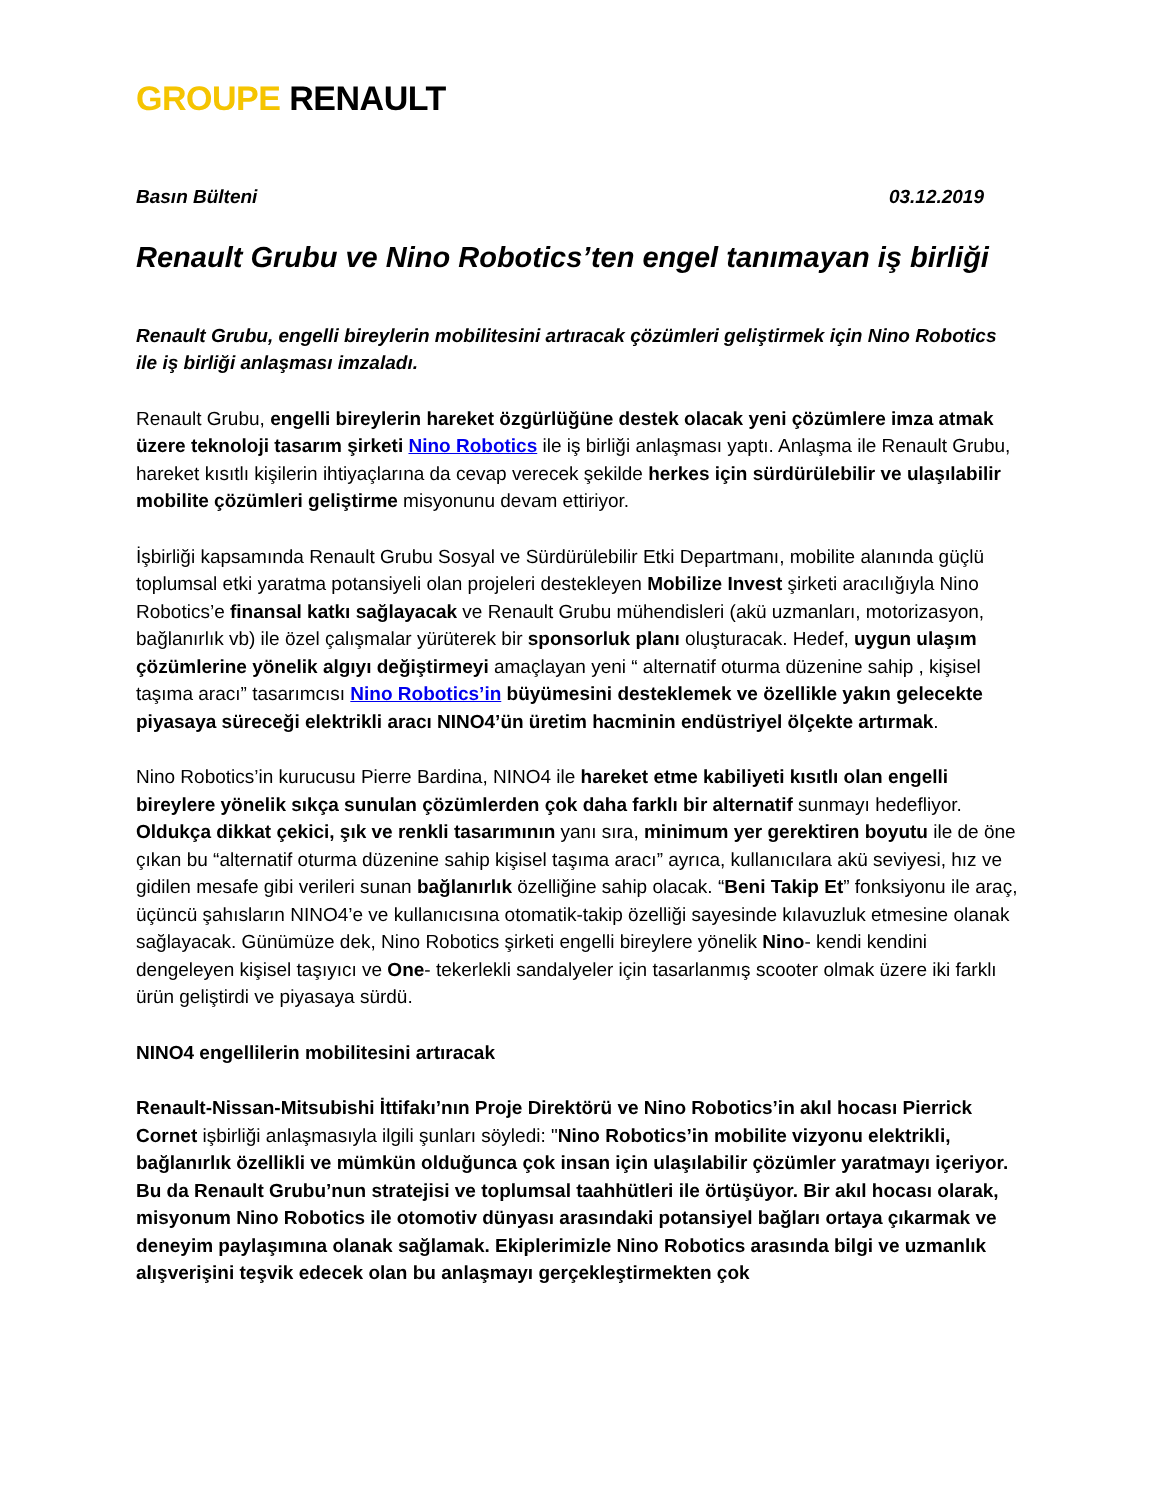GROUPE RENAULT
Basın Bülteni 03.12.2019
Renault Grubu ve Nino Robotics’ten engel tanımayan iş birliği
Renault Grubu, engelli bireylerin mobilitesini artıracak çözümleri geliştirmek için Nino Robotics ile iş birliği anlaşması imzaladı.
Renault Grubu, engelli bireylerin hareket özgürlüğüne destek olacak yeni çözümlere imza atmak üzere teknoloji tasarım şirketi Nino Robotics ile iş birliği anlaşması yaptı. Anlaşma ile Renault Grubu, hareket kısıtlı kişilerin ihtiyaçlarına da cevap verecek şekilde herkes için sürdürülebilir ve ulaşılabilir mobilite çözümleri geliştirme misyonunu devam ettiriyor.
İşbirliği kapsamında Renault Grubu Sosyal ve Sürdürülebilir Etki Departmanı, mobilite alanında güçlü toplumsal etki yaratma potansiyeli olan projeleri destekleyen Mobilize Invest şirketi aracılığıyla Nino Robotics’e finansal katkı sağlayacak ve Renault Grubu mühendisleri (akü uzmanları, motorizasyon, bağlanırlık vb) ile özel çalışmalar yürüterek bir sponsorluk planı oluşturacak. Hedef, uygun ulaşım çözümlerine yönelik algıyı değiştirmeyi amaçlayan yeni “ alternatif oturma düzenine sahip , kişisel taşıma aracı” tasarımcısı Nino Robotics’in büyümesini desteklemek ve özellikle yakın gelecekte piyasaya süreceği elektrikli aracı NINO4’ün üretim hacminin endüstriyel ölçekte artırmak.
Nino Robotics’in kurucusu Pierre Bardina, NINO4 ile hareket etme kabiliyeti kısıtlı olan engelli bireylere yönelik sıkça sunulan çözümlerden çok daha farklı bir alternatif sunmayı hedefliyor. Oldukça dikkat çekici, şık ve renkli tasarımının yanı sıra, minimum yer gerektiren boyutu ile de öne çıkan bu “alternatif oturma düzenine sahip kişisel taşıma aracı” ayrıca, kullanıcılara akü seviyesi, hız ve gidilen mesafe gibi verileri sunan bağlanırlık özelliğine sahip olacak. “Beni Takip Et” fonksiyonu ile araç, üçüncü şahısların NINO4’e ve kullanıcısına otomatik-takip özelliği sayesinde kılavuzluk etmesine olanak sağlayacak. Günümüze dek, Nino Robotics şirketi engelli bireylere yönelik Nino- kendi kendini dengeleyen kişisel taşıyıcı ve One- tekerlekli sandalyeler için tasarlanmış scooter olmak üzere iki farklı ürün geliştirdi ve piyasaya sürdü.
NINO4 engellilerin mobilitesini artıracak
Renault-Nissan-Mitsubishi İttifakı’nın Proje Direktörü ve Nino Robotics’in akıl hocası Pierrick Cornet işbirliği anlaşmasıyla ilgili şunları söyledi: "Nino Robotics’in mobilite vizyonu elektrikli, bağlanırlık özellikli ve mümkün olduğunca çok insan için ulaşılabilir çözümler yaratmayı içeriyor. Bu da Renault Grubu’nun stratejisi ve toplumsal taahhütleri ile örtüşüyor. Bir akıl hocası olarak, misyonum Nino Robotics ile otomotiv dünyası arasındaki potansiyel bağları ortaya çıkarmak ve deneyim paylaşımına olanak sağlamak. Ekiplerimizle Nino Robotics arasında bilgi ve uzmanlık alışverişini teşvik edecek olan bu anlaşmayı gerçekleştirmekten çok